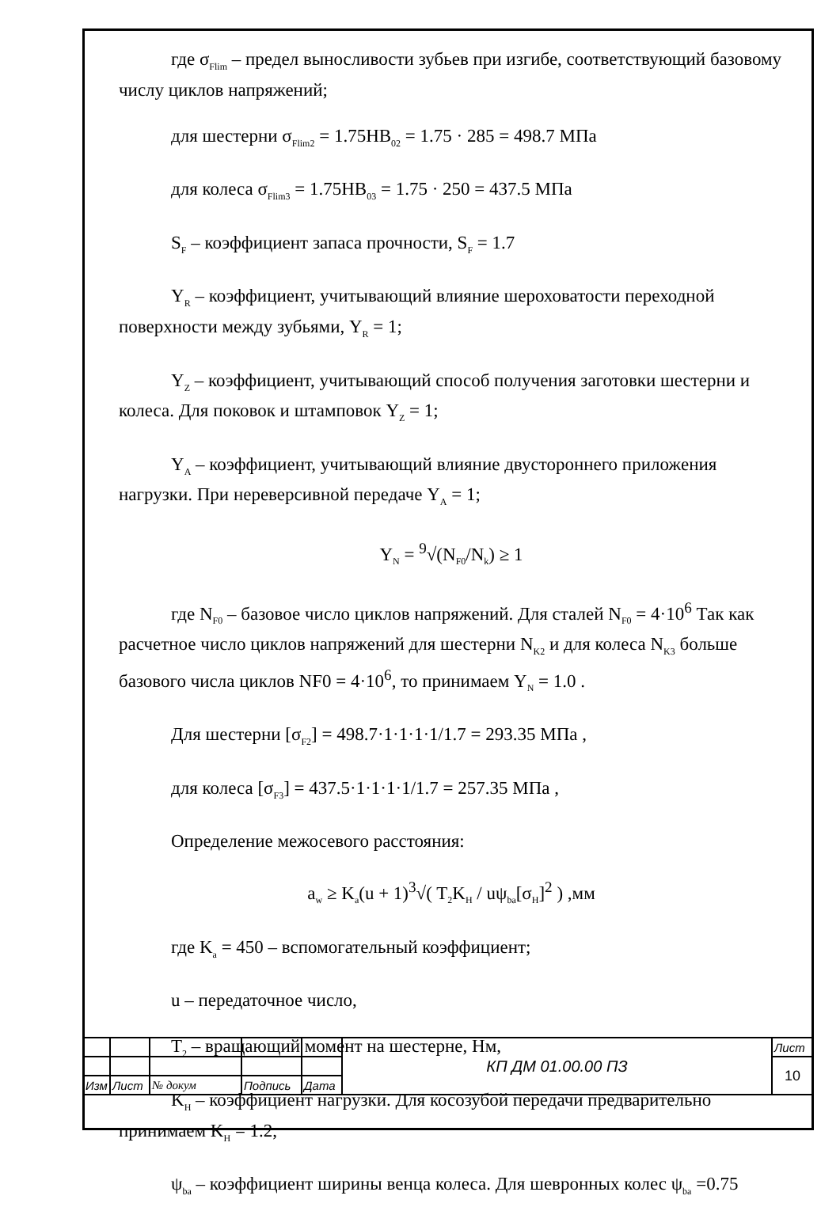где σ<sub>Flim</sub> – предел выносливости зубьев при изгибе, соответствующий базовому числу циклов напряжений;
для шестерни σ<sub>Flim2</sub> = 1.75HB<sub>02</sub> = 1.75 · 285 = 498.7 МПа
для колеса σ<sub>Flim3</sub> = 1.75HB<sub>03</sub> = 1.75 · 250 = 437.5 МПа
S<sub>F</sub> – коэффициент запаса прочности, S<sub>F</sub> = 1.7
Y<sub>R</sub> – коэффициент, учитывающий влияние шероховатости переходной поверхности между зубьями, Y<sub>R</sub> = 1;
Y<sub>Z</sub> – коэффициент, учитывающий способ получения заготовки шестерни и колеса. Для поковок и штамповок Y<sub>Z</sub> = 1;
Y<sub>A</sub> – коэффициент, учитывающий влияние двустороннего приложения нагрузки. При нереверсивной передаче Y<sub>A</sub> = 1;
Y<sub>N</sub> = <sup>9</sup>√(N<sub>F0</sub>/N<sub>k</sub>) ≥ 1
где N<sub>F0</sub> – базовое число циклов напряжений. Для сталей N<sub>F0</sub> = 4·10<sup>6</sup> Так как расчетное число циклов напряжений для шестерни N<sub>K2</sub> и для колеса N<sub>K3</sub> больше базового числа циклов NF0 = 4·10<sup>6</sup>, то принимаем Y<sub>N</sub> = 1.0 .
Для шестерни [σ<sub>F2</sub>] = 498.7·1·1·1·1/1.7 = 293.35 МПа ,
для колеса [σ<sub>F3</sub>] = 437.5·1·1·1·1/1.7 = 257.35 МПа ,
Определение межосевого расстояния:
a<sub>w</sub> ≥ K<sub>a</sub>(u + 1)<sup>3</sup>√( T<sub>2</sub>K<sub>H</sub> / uψ<sub>ba</sub>[σ<sub>H</sub>]<sup>2</sup> ) ,мм
где K<sub>a</sub> = 450 – вспомогательный коэффициент;
u – передаточное число,
T<sub>2</sub> – вращающий момент на шестерне, Нм,
K<sub>H</sub> – коэффициент нагрузки. Для косозубой передачи предварительно принимаем K<sub>H</sub> = 1.2,
ψ<sub>ba</sub> – коэффициент ширины венца колеса. Для шевронных колес ψ<sub>ba</sub> =0.75
| | | | | | КП ДМ 01.00.00 ПЗ | Лист |
| | | | | | | 10 |
| Изм | Лист | № докум | Подпись | Дата | | |